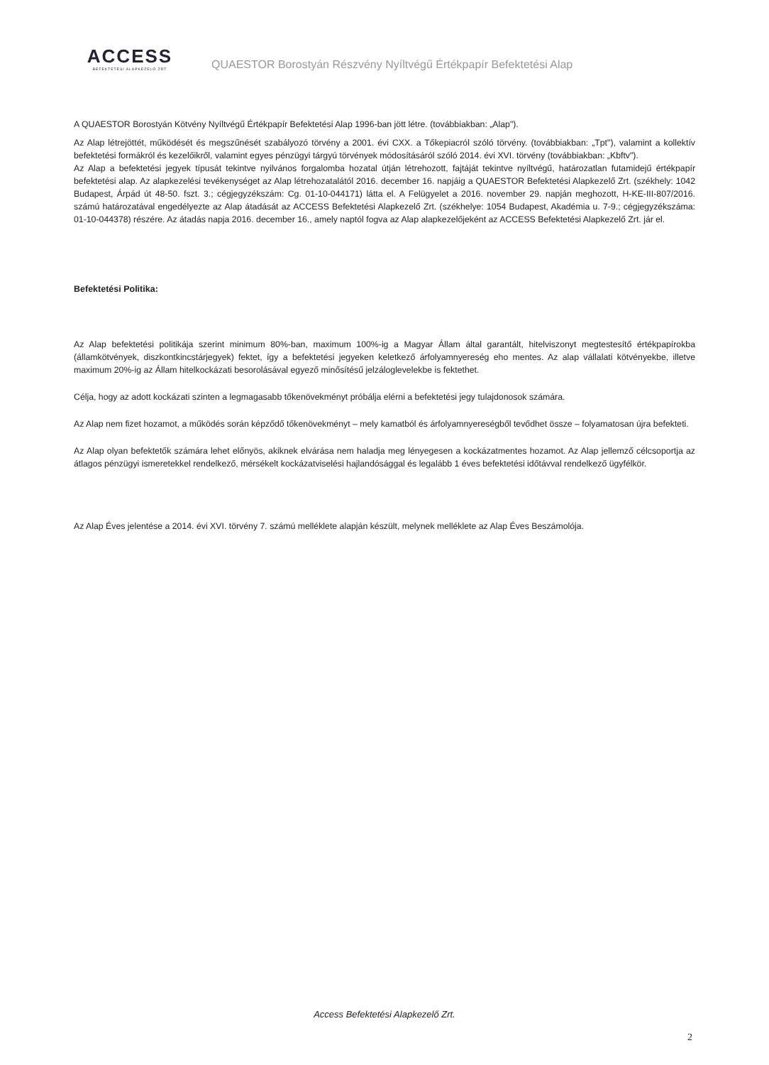ACCESS
BEFEKTETÉSI ALAPKEZELŐ ZRT
QUAESTOR Borostyán Részvény Nyíltvégű Értékpapír Befektetési Alap
A QUAESTOR Borostyán Kötvény Nyíltvégű Értékpapír Befektetési Alap 1996-ban jött létre. (továbbiakban: „Alap").
Az Alap létrejöttét, működését és megszűnését szabályozó törvény a 2001. évi CXX. a Tőkepiacról szóló törvény. (továbbiakban: „Tpt"), valamint a kollektív befektetési formákról és kezelőikről, valamint egyes pénzügyi tárgyú törvények módosításáról szóló 2014. évi XVI. törvény (továbbiakban: „Kbftv").
Az Alap a befektetési jegyek típusát tekintve nyilvános forgalomba hozatal útján létrehozott, fajtáját tekintve nyíltvégű, határozatlan futamidejű értékpapír befektetési alap. Az alapkezelési tevékenységet az Alap létrehozatalától 2016. december 16. napjáig a QUAESTOR Befektetési Alapkezelő Zrt. (székhely: 1042 Budapest, Árpád út 48-50. fszt. 3.; cégjegyzékszám: Cg. 01-10-044171) látta el. A Felügyelet a 2016. november 29. napján meghozott, H-KE-III-807/2016. számú határozatával engedélyezte az Alap átadását az ACCESS Befektetési Alapkezelő Zrt. (székhelye: 1054 Budapest, Akadémia u. 7-9.; cégjegyzékszáma: 01-10-044378) részére. Az átadás napja 2016. december 16., amely naptól fogva az Alap alapkezelőjeként az ACCESS Befektetési Alapkezelő Zrt. jár el.
Befektetési Politika:
Az Alap befektetési politikája szerint minimum 80%-ban, maximum 100%-ig a Magyar Állam által garantált, hitelviszonyt megtestesítő értékpapírokba (államkötvények, diszkontkincstárjegyek) fektet, így a befektetési jegyeken keletkező árfolyamnyereség eho mentes. Az alap vállalati kötvényekbe, illetve maximum 20%-ig az Állam hitelkockázati besorolásával egyező minősítésű jelzáloglevelekbe is fektethet.
Célja, hogy az adott kockázati szinten a legmagasabb tőkenövekményt próbálja elérni a befektetési jegy tulajdonosok számára.
Az Alap nem fizet hozamot, a működés során képződő tőkenövekményt – mely kamatból és árfolyamnyereségből tevődhet össze – folyamatosan újra befekteti.
Az Alap olyan befektetők számára lehet előnyös, akiknek elvárása nem haladja meg lényegesen a kockázatmentes hozamot. Az Alap jellemző célcsoportja az átlagos pénzügyi ismeretekkel rendelkező, mérsékelt kockázatviselési hajlandósággal és legalább 1 éves befektetési időtávval rendelkező ügyfélkör.
Az Alap Éves jelentése a 2014. évi XVI. törvény 7. számú melléklete alapján készült, melynek melléklete az Alap Éves Beszámolója.
Access Befektetési Alapkezelő Zrt.
2